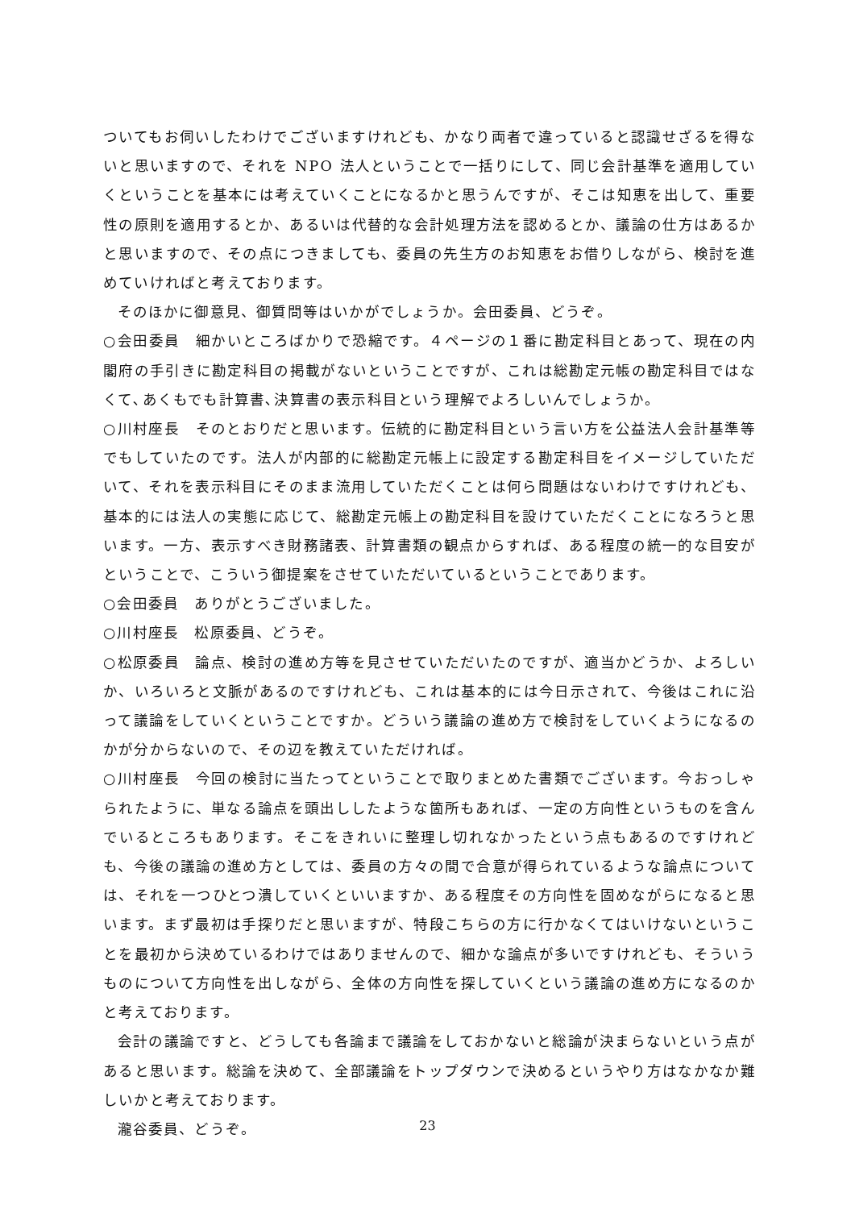ついてもお伺いしたわけでございますけれども、かなり両者で違っていると認識せざるを得ないと思いますので、それを NPO 法人ということで一括りにして、同じ会計基準を適用していくということを基本には考えていくことになるかと思うんですが、そこは知恵を出して、重要性の原則を適用するとか、あるいは代替的な会計処理方法を認めるとか、議論の仕方はあるかと思いますので、その点につきましても、委員の先生方のお知恵をお借りしながら、検討を進めていければと考えております。
そのほかに御意見、御質問等はいかがでしょうか。会田委員、どうぞ。
○会田委員　細かいところばかりで恐縮です。４ページの１番に勘定科目とあって、現在の内閣府の手引きに勘定科目の掲載がないということですが、これは総勘定元帳の勘定科目ではなくて､あくもでも計算書､決算書の表示科目という理解でよろしいんでしょうか。
○川村座長　そのとおりだと思います。伝統的に勘定科目という言い方を公益法人会計基準等でもしていたのです。法人が内部的に総勘定元帳上に設定する勘定科目をイメージしていただいて、それを表示科目にそのまま流用していただくことは何ら問題はないわけですけれども、基本的には法人の実態に応じて、総勘定元帳上の勘定科目を設けていただくことになろうと思います。一方、表示すべき財務諸表、計算書類の観点からすれば、ある程度の統一的な目安がということで、こういう御提案をさせていただいているということであります。
○会田委員　ありがとうございました。
○川村座長　松原委員、どうぞ。
○松原委員　論点、検討の進め方等を見させていただいたのですが、適当かどうか、よろしいか、いろいろと文脈があるのですけれども、これは基本的には今日示されて、今後はこれに沿って議論をしていくということですか。どういう議論の進め方で検討をしていくようになるのかが分からないので、その辺を教えていただければ。
○川村座長　今回の検討に当たってということで取りまとめた書類でございます。今おっしゃられたように、単なる論点を頭出ししたような箇所もあれば、一定の方向性というものを含んでいるところもあります。そこをきれいに整理し切れなかったという点もあるのですけれども、今後の議論の進め方としては、委員の方々の間で合意が得られているような論点については、それを一つひとつ潰していくといいますか、ある程度その方向性を固めながらになると思います。まず最初は手探りだと思いますが、特段こちらの方に行かなくてはいけないということを最初から決めているわけではありませんので、細かな論点が多いですけれども、そういうものについて方向性を出しながら、全体の方向性を探していくという議論の進め方になるのかと考えております。
会計の議論ですと、どうしても各論まで議論をしておかないと総論が決まらないという点があると思います。総論を決めて、全部議論をトップダウンで決めるというやり方はなかなか難しいかと考えております。
瀧谷委員、どうぞ。
23